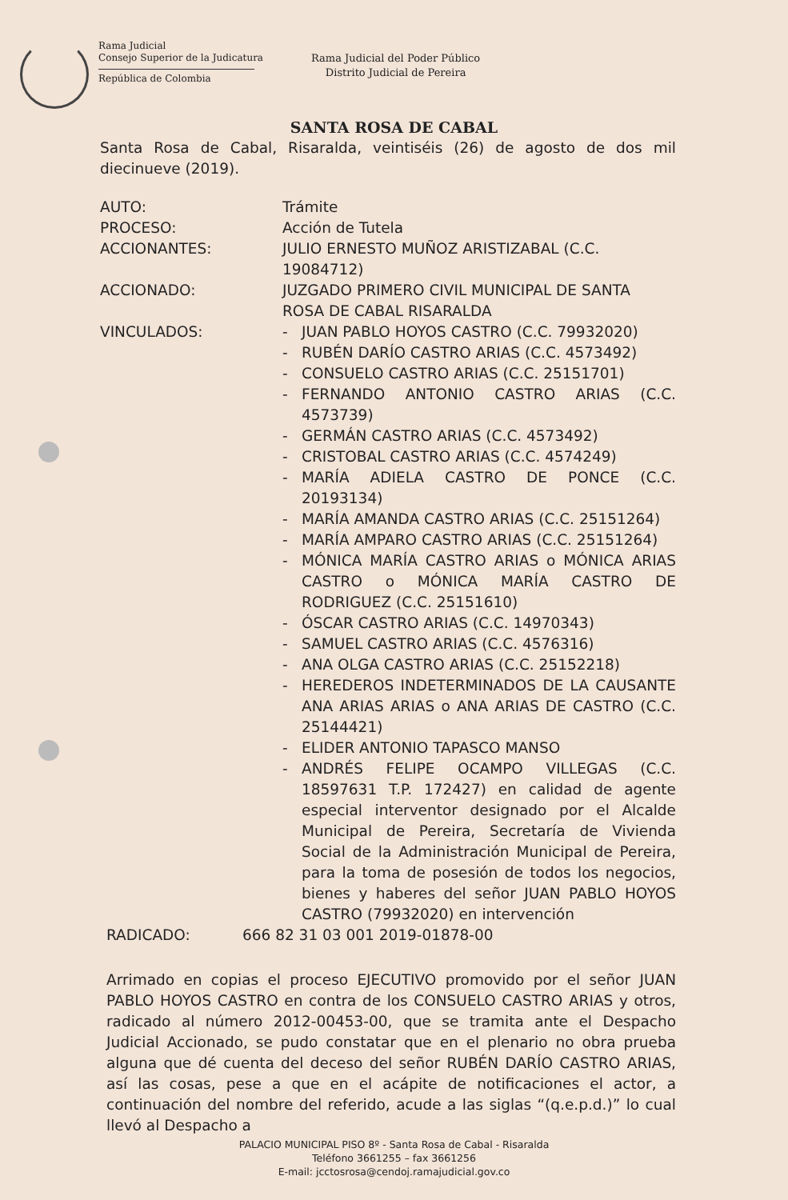Rama Judicial
Consejo Superior de la Judicatura
República de Colombia
Rama Judicial del Poder Público
Distrito Judicial de Pereira
SANTA ROSA DE CABAL
Santa Rosa de Cabal, Risaralda, veintiséis (26) de agosto de dos mil diecinueve (2019).
AUTO: Trámite
PROCESO: Acción de Tutela
ACCIONANTES: JULIO ERNESTO MUÑOZ ARISTIZABAL (C.C. 19084712)
ACCIONADO: JUZGADO PRIMERO CIVIL MUNICIPAL DE SANTA ROSA DE CABAL RISARALDA
VINCULADOS: - JUAN PABLO HOYOS CASTRO (C.C. 79932020)
- RUBÉN DARÍO CASTRO ARIAS (C.C. 4573492)
- CONSUELO CASTRO ARIAS (C.C. 25151701)
- FERNANDO ANTONIO CASTRO ARIAS (C.C. 4573739)
- GERMÁN CASTRO ARIAS (C.C. 4573492)
- CRISTOBAL CASTRO ARIAS (C.C. 4574249)
- MARÍA ADIELA CASTRO DE PONCE (C.C. 20193134)
- MARÍA AMANDA CASTRO ARIAS (C.C. 25151264)
- MARÍA AMPARO CASTRO ARIAS (C.C. 25151264)
- MÓNICA MARÍA CASTRO ARIAS o MÓNICA ARIAS CASTRO o MÓNICA MARÍA CASTRO DE RODRIGUEZ (C.C. 25151610)
- ÓSCAR CASTRO ARIAS (C.C. 14970343)
- SAMUEL CASTRO ARIAS (C.C. 4576316)
- ANA OLGA CASTRO ARIAS (C.C. 25152218)
- HEREDEROS INDETERMINADOS DE LA CAUSANTE ANA ARIAS ARIAS o ANA ARIAS DE CASTRO (C.C. 25144421)
- ELIDER ANTONIO TAPASCO MANSO
- ANDRÉS FELIPE OCAMPO VILLEGAS (C.C. 18597631 T.P. 172427) en calidad de agente especial interventor designado por el Alcalde Municipal de Pereira, Secretaría de Vivienda Social de la Administración Municipal de Pereira, para la toma de posesión de todos los negocios, bienes y haberes del señor JUAN PABLO HOYOS CASTRO (79932020) en intervención
RADICADO: 666 82 31 03 001 2019-01878-00
Arrimado en copias el proceso EJECUTIVO promovido por el señor JUAN PABLO HOYOS CASTRO en contra de los CONSUELO CASTRO ARIAS y otros, radicado al número 2012-00453-00, que se tramita ante el Despacho Judicial Accionado, se pudo constatar que en el plenario no obra prueba alguna que dé cuenta del deceso del señor RUBÉN DARÍO CASTRO ARIAS, así las cosas, pese a que en el acápite de notificaciones el actor, a continuación del nombre del referido, acude a las siglas “(q.e.p.d.)” lo cual llevó al Despacho a
PALACIO MUNICIPAL PISO 8º - Santa Rosa de Cabal - Risaralda
Teléfono 3661255 – fax 3661256
E-mail: jcctosrosa@cendoj.ramajudicial.gov.co